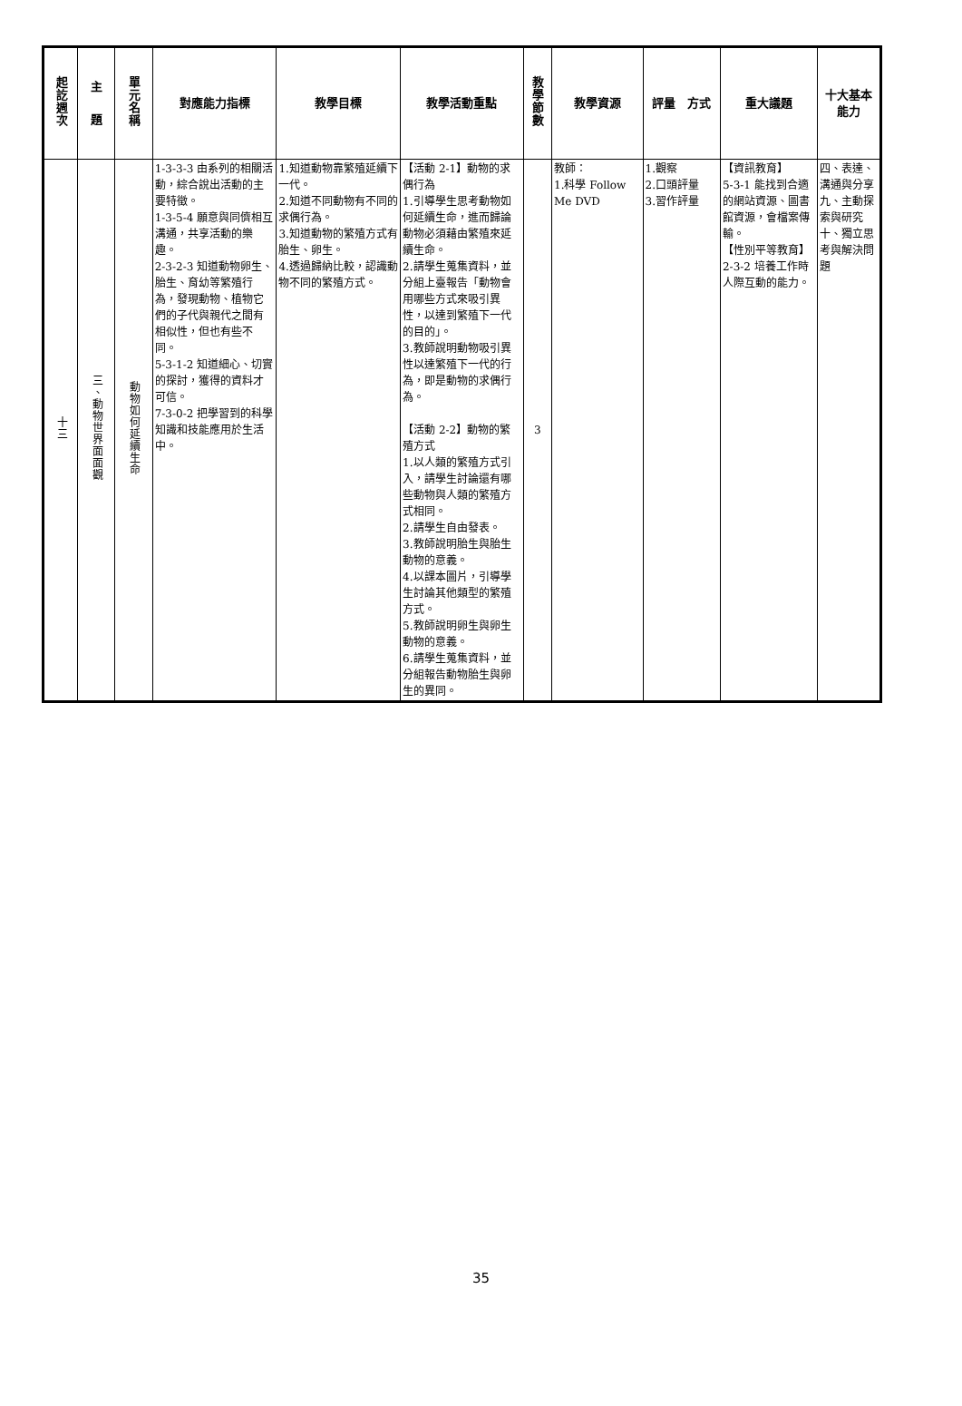| 起訖週次 | 主 題 | 單元名稱 | 對應能力指標 | 教學目標 | 教學活動重點 | 教學節數 | 教學資源 | 評量 方式 | 重大議題 | 十大基本能力 |
| --- | --- | --- | --- | --- | --- | --- | --- | --- | --- | --- |
| 十三 | 三、動物世界面面觀 | 動物如何延續生命 | 1-3-3-3 由系列的相關活動，綜合說出活動的主要特徵。 1-3-5-4 願意與同儕相互溝通，共享活動的樂趣。 2-3-2-3 知道動物卵生、胎生、育幼等繁殖行為，發現動物、植物它們的子代與親代之間有相似性，但也有些不同。 5-3-1-2 知道細心、切實的探討，獲得的資料才可信。 7-3-0-2 把學習到的科學知識和技能應用於生活中。 | 1.知道動物靠繁殖延續下一代。 2.知道不同動物有不同的求偶行為。 3.知道動物的繁殖方式有胎生、卵生。 4.透過歸納比較，認識動物不同的繁殖方式。 | 【活動 2-1】動物的求偶行為 1.引導學生思考動物如何延續生命，進而歸論動物必須藉由繁殖來延續生命。 2.請學生蒐集資料，並分組上臺報告「動物會用哪些方式來吸引異性，以達到繁殖下一代的目的」。 3.教師說明動物吸引異性以達繁殖下一代的行為，即是動物的求偶行為。 【活動 2-2】動物的繁殖方式 1.以人類的繁殖方式引入，請學生討論還有哪些動物與人類的繁殖方式相同。 2.請學生自由發表。 3.教師說明胎生與胎生動物的意義。 4.以課本圖片，引導學生討論其他類型的繁殖方式。 5.教師說明卵生與卵生動物的意義。 6.請學生蒐集資料，並分組報告動物胎生與卵生的異同。 | 3 | 教師： 1.科學 Follow Me DVD | 1.觀察 2.口頭評量 3.習作評量 | 【資訊教育】 5-3-1 能找到合適的網站資源、圖書館資源，會檔案傳輸。 【性別平等教育】 2-3-2 培養工作時人際互動的能力。 | 四、表達、溝通與分享 九、主動探索與研究 十、獨立思考與解決問題 |
35